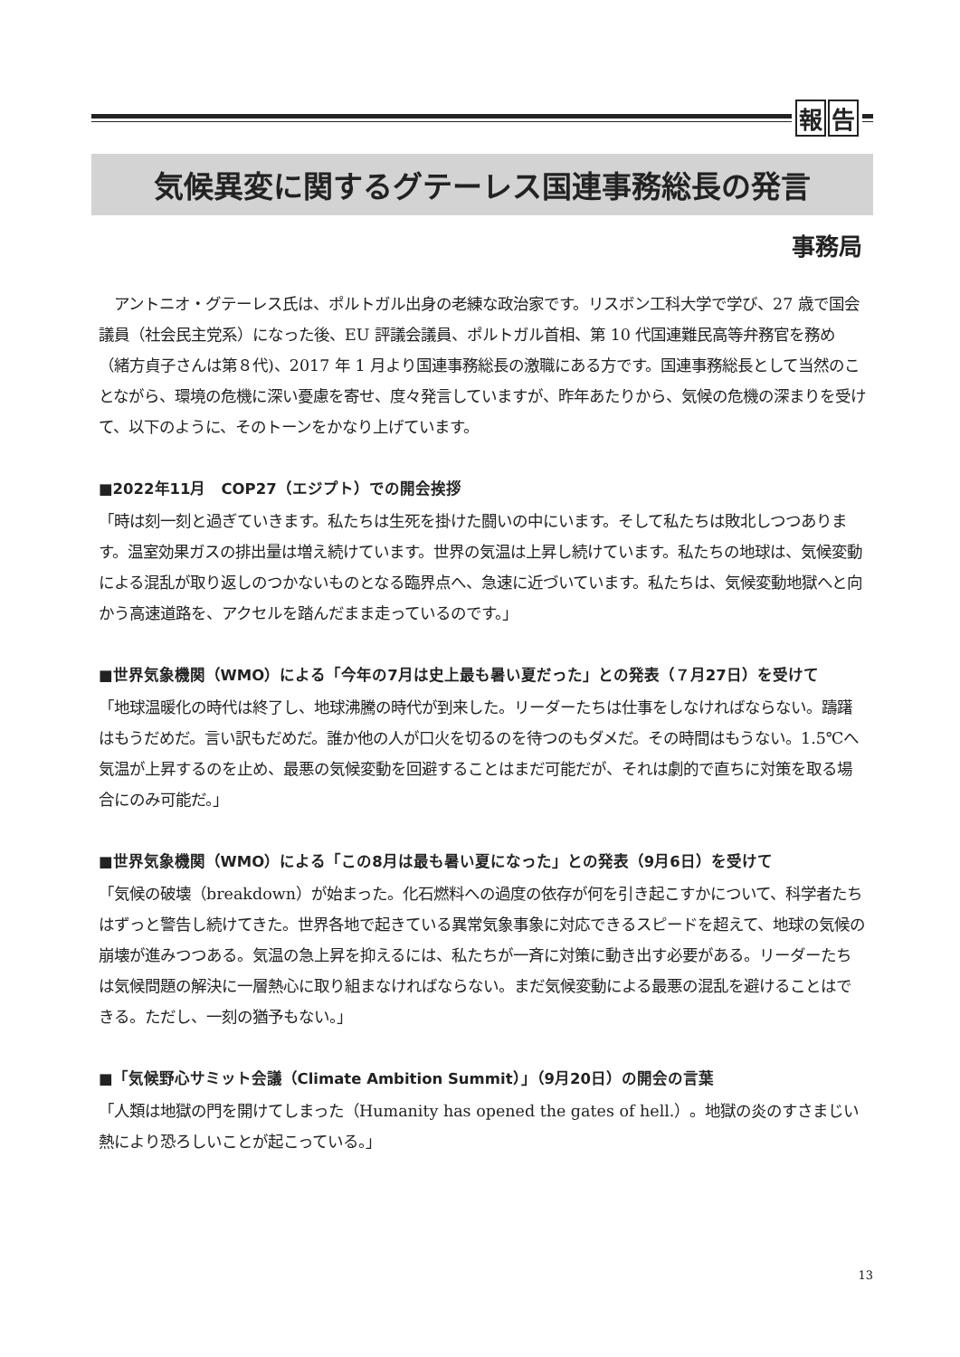報 告
気候異変に関するグテーレス国連事務総長の発言
事務局
　アントニオ・グテーレス氏は、ポルトガル出身の老練な政治家です。リスボン工科大学で学び、27 歳で国会議員（社会民主党系）になった後、EU 評議会議員、ポルトガル首相、第 10 代国連難民高等弁務官を務め（緒方貞子さんは第８代)、2017 年 1 月より国連事務総長の激職にある方です。国連事務総長として当然のことながら、環境の危機に深い憂慮を寄せ、度々発言していますが、昨年あたりから、気候の危機の深まりを受けて、以下のように、そのトーンをかなり上げています。
■2022年11月　COP27（エジプト）での開会挨拶
「時は刻一刻と過ぎていきます。私たちは生死を掛けた闘いの中にいます。そして私たちは敗北しつつあります。温室効果ガスの排出量は増え続けています。世界の気温は上昇し続けています。私たちの地球は、気候変動による混乱が取り返しのつかないものとなる臨界点へ、急速に近づいています。私たちは、気候変動地獄へと向かう高速道路を、アクセルを踏んだまま走っているのです。」
■世界気象機関（WMO）による「今年の7月は史上最も暑い夏だった」との発表（７月27日）を受けて
「地球温暖化の時代は終了し、地球沸騰の時代が到来した。リーダーたちは仕事をしなければならない。躊躇はもうだめだ。言い訳もだめだ。誰か他の人が口火を切るのを待つのもダメだ。その時間はもうない。1.5℃へ気温が上昇するのを止め、最悪の気候変動を回避することはまだ可能だが、それは劇的で直ちに対策を取る場合にのみ可能だ。」
■世界気象機関（WMO）による「この8月は最も暑い夏になった」との発表（9月6日）を受けて
「気候の破壊（breakdown）が始まった。化石燃料への過度の依存が何を引き起こすかについて、科学者たちはずっと警告し続けてきた。世界各地で起きている異常気象事象に対応できるスピードを超えて、地球の気候の崩壊が進みつつある。気温の急上昇を抑えるには、私たちが一斉に対策に動き出す必要がある。リーダーたちは気候問題の解決に一層熱心に取り組まなければならない。まだ気候変動による最悪の混乱を避けることはできる。ただし、一刻の猶予もない。」
■「気候野心サミット会議（Climate Ambition Summit）」（9月20日）の開会の言葉
「人類は地獄の門を開けてしまった（Humanity has opened the gates of hell.）。地獄の炎のすさまじい熱により恐ろしいことが起こっている。」
13